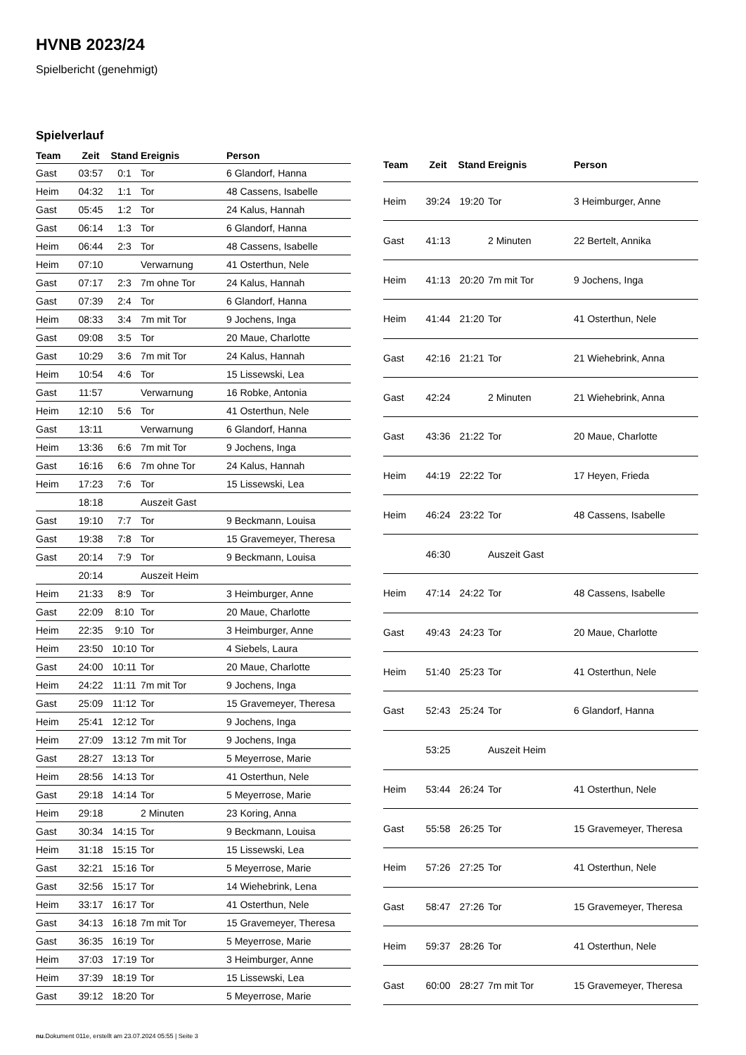HVNB 2023/24
Spielbericht (genehmigt)
Spielverlauf
| Team | Zeit | Stand | Ereignis | Person |
| --- | --- | --- | --- | --- |
| Gast | 03:57 | 0:1 | Tor | 6 Glandorf, Hanna |
| Heim | 04:32 | 1:1 | Tor | 48 Cassens, Isabelle |
| Gast | 05:45 | 1:2 | Tor | 24 Kalus, Hannah |
| Gast | 06:14 | 1:3 | Tor | 6 Glandorf, Hanna |
| Heim | 06:44 | 2:3 | Tor | 48 Cassens, Isabelle |
| Heim | 07:10 | | Verwarnung | 41 Osterthun, Nele |
| Gast | 07:17 | 2:3 | 7m ohne Tor | 24 Kalus, Hannah |
| Gast | 07:39 | 2:4 | Tor | 6 Glandorf, Hanna |
| Heim | 08:33 | 3:4 | 7m mit Tor | 9 Jochens, Inga |
| Gast | 09:08 | 3:5 | Tor | 20 Maue, Charlotte |
| Gast | 10:29 | 3:6 | 7m mit Tor | 24 Kalus, Hannah |
| Heim | 10:54 | 4:6 | Tor | 15 Lissewski, Lea |
| Gast | 11:57 | | Verwarnung | 16 Robke, Antonia |
| Heim | 12:10 | 5:6 | Tor | 41 Osterthun, Nele |
| Gast | 13:11 | | Verwarnung | 6 Glandorf, Hanna |
| Heim | 13:36 | 6:6 | 7m mit Tor | 9 Jochens, Inga |
| Gast | 16:16 | 6:6 | 7m ohne Tor | 24 Kalus, Hannah |
| Heim | 17:23 | 7:6 | Tor | 15 Lissewski, Lea |
| | 18:18 | | Auszeit Gast | |
| Gast | 19:10 | 7:7 | Tor | 9 Beckmann, Louisa |
| Gast | 19:38 | 7:8 | Tor | 15 Gravemeyer, Theresa |
| Gast | 20:14 | 7:9 | Tor | 9 Beckmann, Louisa |
| | 20:14 | | Auszeit Heim | |
| Heim | 21:33 | 8:9 | Tor | 3 Heimburger, Anne |
| Gast | 22:09 | 8:10 | Tor | 20 Maue, Charlotte |
| Heim | 22:35 | 9:10 | Tor | 3 Heimburger, Anne |
| Heim | 23:50 | 10:10 | Tor | 4 Siebels, Laura |
| Gast | 24:00 | 10:11 | Tor | 20 Maue, Charlotte |
| Heim | 24:22 | 11:11 | 7m mit Tor | 9 Jochens, Inga |
| Gast | 25:09 | 11:12 | Tor | 15 Gravemeyer, Theresa |
| Heim | 25:41 | 12:12 | Tor | 9 Jochens, Inga |
| Heim | 27:09 | 13:12 | 7m mit Tor | 9 Jochens, Inga |
| Gast | 28:27 | 13:13 | Tor | 5 Meyerrose, Marie |
| Heim | 28:56 | 14:13 | Tor | 41 Osterthun, Nele |
| Gast | 29:18 | 14:14 | Tor | 5 Meyerrose, Marie |
| Heim | 29:18 | | 2 Minuten | 23 Koring, Anna |
| Gast | 30:34 | 14:15 | Tor | 9 Beckmann, Louisa |
| Heim | 31:18 | 15:15 | Tor | 15 Lissewski, Lea |
| Gast | 32:21 | 15:16 | Tor | 5 Meyerrose, Marie |
| Gast | 32:56 | 15:17 | Tor | 14 Wiehebrink, Lena |
| Heim | 33:17 | 16:17 | Tor | 41 Osterthun, Nele |
| Gast | 34:13 | 16:18 | 7m mit Tor | 15 Gravemeyer, Theresa |
| Gast | 36:35 | 16:19 | Tor | 5 Meyerrose, Marie |
| Heim | 37:03 | 17:19 | Tor | 3 Heimburger, Anne |
| Heim | 37:39 | 18:19 | Tor | 15 Lissewski, Lea |
| Gast | 39:12 | 18:20 | Tor | 5 Meyerrose, Marie |
| Team | Zeit | Stand | Ereignis | Person |
| --- | --- | --- | --- | --- |
| Heim | 39:24 | 19:20 | Tor | 3 Heimburger, Anne |
| Gast | 41:13 | | 2 Minuten | 22 Bertelt, Annika |
| Heim | 41:13 | 20:20 | 7m mit Tor | 9 Jochens, Inga |
| Heim | 41:44 | 21:20 | Tor | 41 Osterthun, Nele |
| Gast | 42:16 | 21:21 | Tor | 21 Wiehebrink, Anna |
| Gast | 42:24 | | 2 Minuten | 21 Wiehebrink, Anna |
| Gast | 43:36 | 21:22 | Tor | 20 Maue, Charlotte |
| Heim | 44:19 | 22:22 | Tor | 17 Heyen, Frieda |
| Heim | 46:24 | 23:22 | Tor | 48 Cassens, Isabelle |
| | 46:30 | | Auszeit Gast | |
| Heim | 47:14 | 24:22 | Tor | 48 Cassens, Isabelle |
| Gast | 49:43 | 24:23 | Tor | 20 Maue, Charlotte |
| Heim | 51:40 | 25:23 | Tor | 41 Osterthun, Nele |
| Gast | 52:43 | 25:24 | Tor | 6 Glandorf, Hanna |
| | 53:25 | | Auszeit Heim | |
| Heim | 53:44 | 26:24 | Tor | 41 Osterthun, Nele |
| Gast | 55:58 | 26:25 | Tor | 15 Gravemeyer, Theresa |
| Heim | 57:26 | 27:25 | Tor | 41 Osterthun, Nele |
| Gast | 58:47 | 27:26 | Tor | 15 Gravemeyer, Theresa |
| Heim | 59:37 | 28:26 | Tor | 41 Osterthun, Nele |
| Gast | 60:00 | 28:27 | 7m mit Tor | 15 Gravemeyer, Theresa |
nu.Dokument 011e, erstellt am 23.07.2024 05:55 | Seite 3